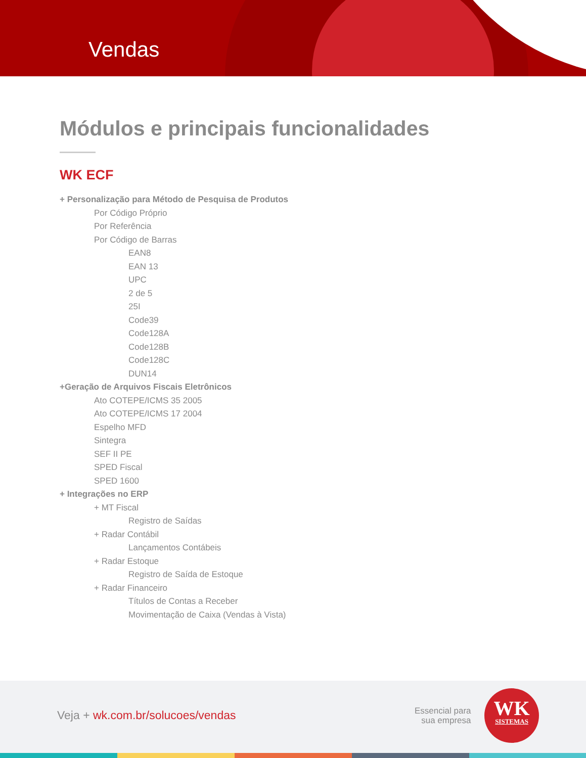Vendas
Módulos e principais funcionalidades
WK ECF
+ Personalização para Método de Pesquisa de Produtos
Por Código Próprio
Por Referência
Por Código de Barras
EAN8
EAN 13
UPC
2 de 5
25I
Code39
Code128A
Code128B
Code128C
DUN14
+Geração de Arquivos Fiscais Eletrônicos
Ato COTEPE/ICMS 35 2005
Ato COTEPE/ICMS 17 2004
Espelho MFD
Sintegra
SEF II PE
SPED Fiscal
SPED 1600
+ Integrações no ERP
+ MT Fiscal
Registro de Saídas
+ Radar Contábil
Lançamentos Contábeis
+ Radar Estoque
Registro de Saída de Estoque
+ Radar Financeiro
Títulos de Contas a Receber
Movimentação de Caixa (Vendas à Vista)
Veja + wk.com.br/solucoes/vendas
Essencial para
sua empresa
WK
SISTEMAS